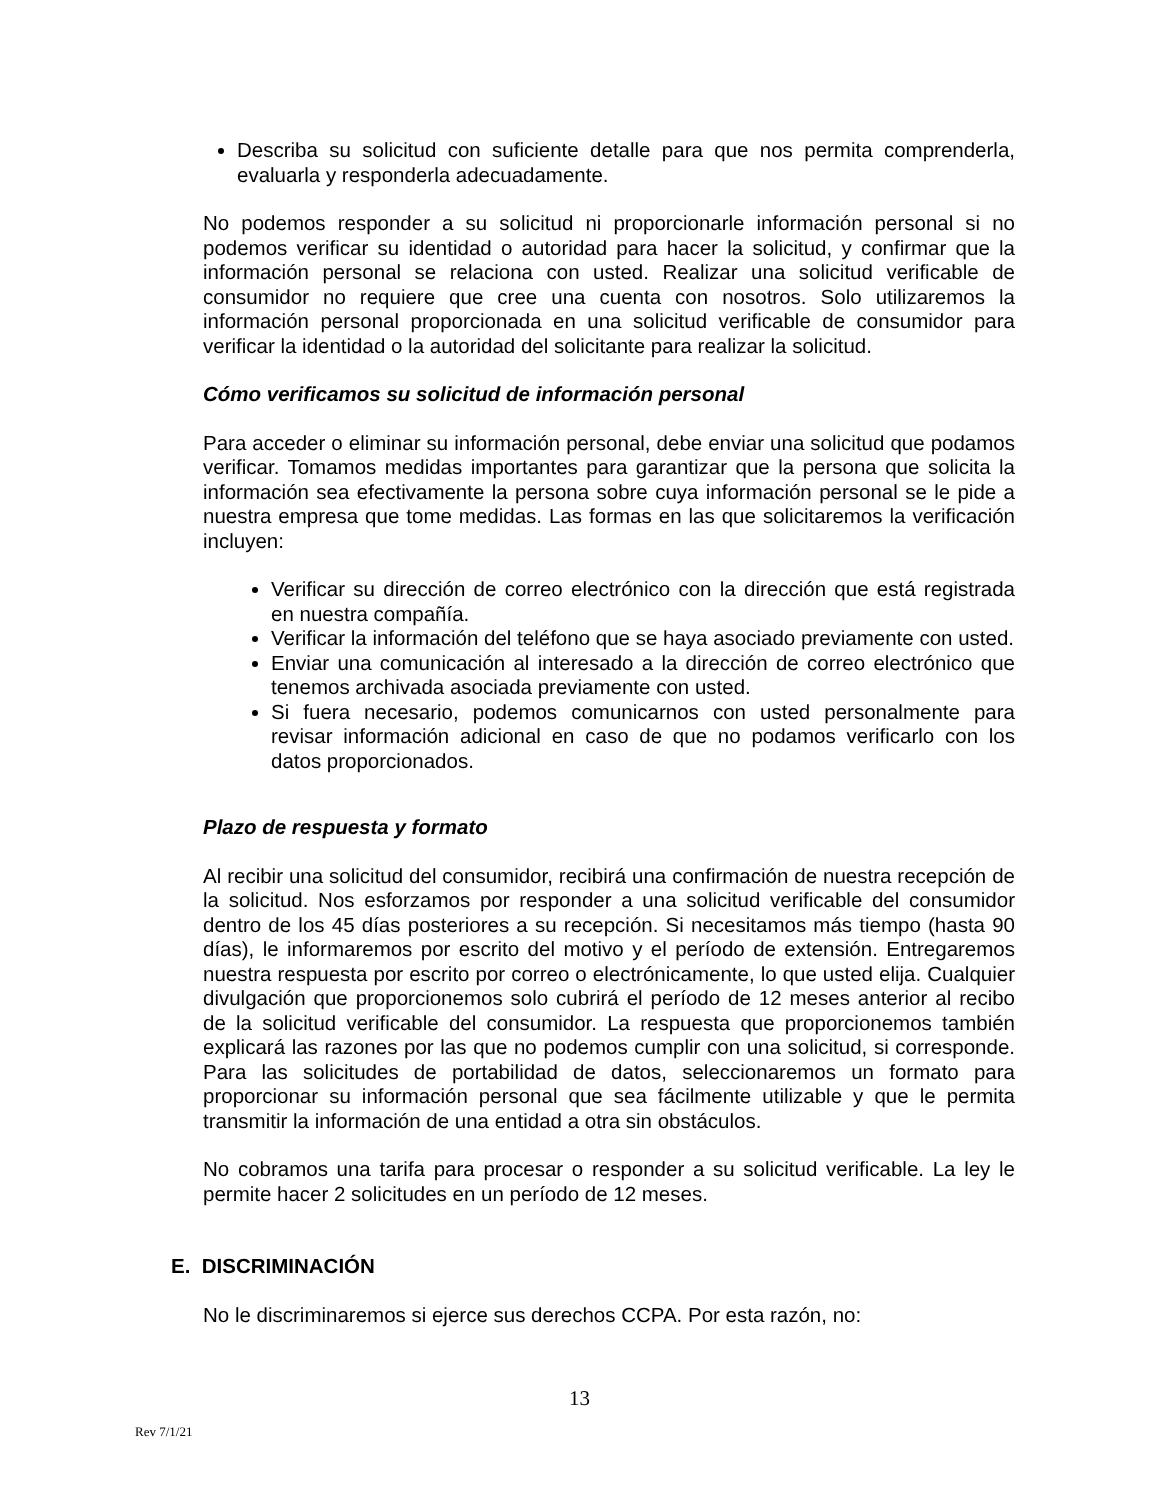Describa su solicitud con suficiente detalle para que nos permita comprenderla, evaluarla y responderla adecuadamente.
No podemos responder a su solicitud ni proporcionarle información personal si no podemos verificar su identidad o autoridad para hacer la solicitud, y confirmar que la información personal se relaciona con usted. Realizar una solicitud verificable de consumidor no requiere que cree una cuenta con nosotros. Solo utilizaremos la información personal proporcionada en una solicitud verificable de consumidor para verificar la identidad o la autoridad del solicitante para realizar la solicitud.
Cómo verificamos su solicitud de información personal
Para acceder o eliminar su información personal, debe enviar una solicitud que podamos verificar. Tomamos medidas importantes para garantizar que la persona que solicita la información sea efectivamente la persona sobre cuya información personal se le pide a nuestra empresa que tome medidas. Las formas en las que solicitaremos la verificación incluyen:
Verificar su dirección de correo electrónico con la dirección que está registrada en nuestra compañía.
Verificar la información del teléfono que se haya asociado previamente con usted.
Enviar una comunicación al interesado a la dirección de correo electrónico que tenemos archivada asociada previamente con usted.
Si fuera necesario, podemos comunicarnos con usted personalmente para revisar información adicional en caso de que no podamos verificarlo con los datos proporcionados.
Plazo de respuesta y formato
Al recibir una solicitud del consumidor, recibirá una confirmación de nuestra recepción de la solicitud. Nos esforzamos por responder a una solicitud verificable del consumidor dentro de los 45 días posteriores a su recepción. Si necesitamos más tiempo (hasta 90 días), le informaremos por escrito del motivo y el período de extensión. Entregaremos nuestra respuesta por escrito por correo o electrónicamente, lo que usted elija. Cualquier divulgación que proporcionemos solo cubrirá el período de 12 meses anterior al recibo de la solicitud verificable del consumidor. La respuesta que proporcionemos también explicará las razones por las que no podemos cumplir con una solicitud, si corresponde. Para las solicitudes de portabilidad de datos, seleccionaremos un formato para proporcionar su información personal que sea fácilmente utilizable y que le permita transmitir la información de una entidad a otra sin obstáculos.
No cobramos una tarifa para procesar o responder a su solicitud verificable. La ley le permite hacer 2 solicitudes en un período de 12 meses.
E. DISCRIMINACIÓN
No le discriminaremos si ejerce sus derechos CCPA. Por esta razón, no:
13
Rev 7/1/21